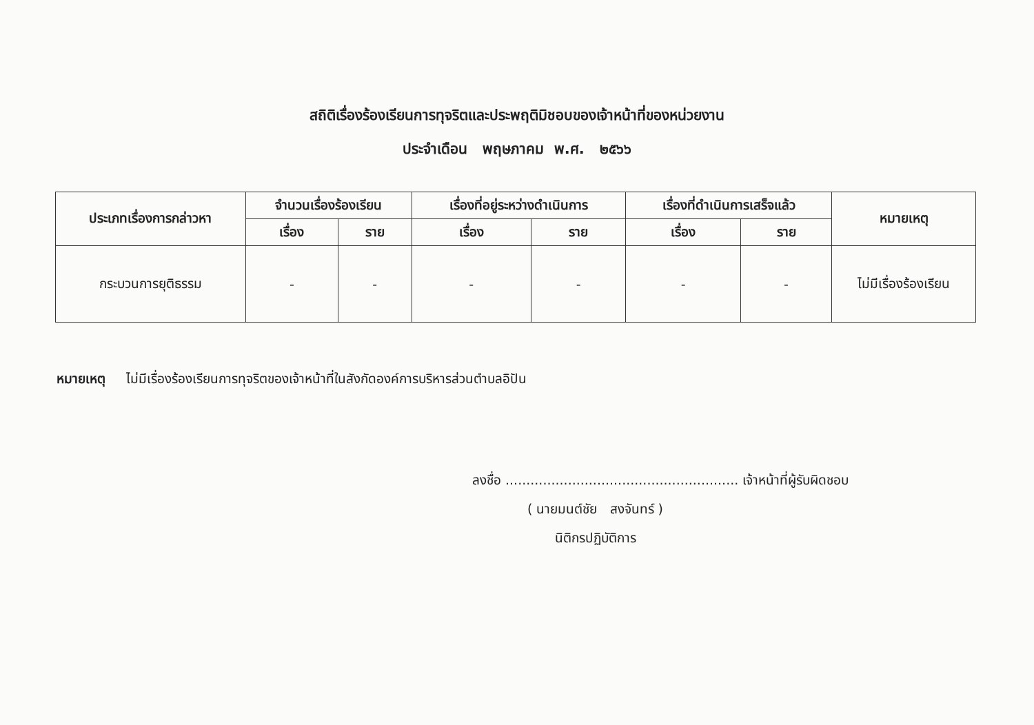สถิติเรื่องร้องเรียนการทุจริตและประพฤติมิชอบของเจ้าหน้าที่ของหน่วยงาน
ประจำเดือน พฤษภาคม พ.ศ. ๒๕๖๖
| ประเภทเรื่องการกล่าวหา | จำนวนเรื่องร้องเรียน | | เรื่องที่อยู่ระหว่างดำเนินการ | | เรื่องที่ดำเนินการเสร็จแล้ว | | หมายเหตุ |
| --- | --- | --- | --- | --- | --- | --- | --- |
| | เรื่อง | ราย | เรื่อง | ราย | เรื่อง | ราย | |
| กระบวนการยุติธรรม | - | - | - | - | - | - | ไม่มีเรื่องร้องเรียน |
หมายเหตุ ไม่มีเรื่องร้องเรียนการทุจริตของเจ้าหน้าที่ในสังกัดองค์การบริหารส่วนตำบลอิปัน
ลงชื่อ ........................................................ เจ้าหน้าที่ผู้รับผิดชอบ
( นายมนต์ชัย สงจันทร์ )
นิติกรปฏิบัติการ